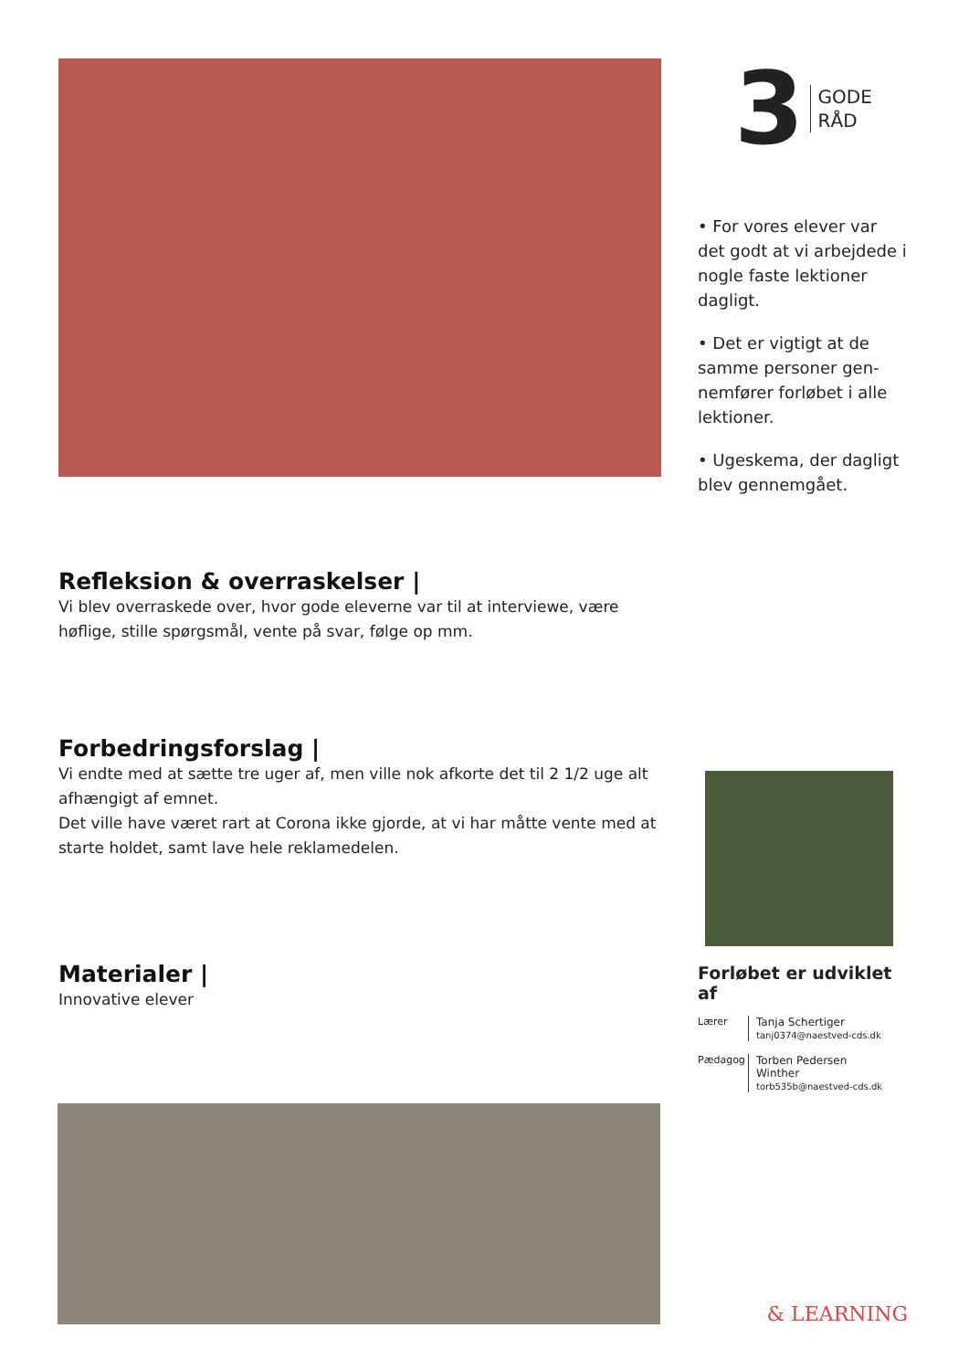Refleksion & overraskelser |
Vi blev overraskede over, hvor gode eleverne var til at interviewe, være høflige, stille spørgsmål, vente på svar, følge op mm.
Forbedringsforslag |
Vi endte med at sætte tre uger af, men ville nok afkorte det til 2 1/2 uge alt afhængigt af emnet.
Det ville have været rart at Corona ikke gjorde, at vi har måtte vente med at starte holdet, samt lave hele reklamedelen.
Materialer |
Innovative elever
3
GODE
RÅD
• For vores elever var det godt at vi arbejdede i nogle faste lektioner dagligt.
• Det er vigtigt at de samme personer gen-nemfører forløbet i alle lektioner.
• Ugeskema, der dagligt blev gennemgået.
Forløbet er udviklet af
Lærer Tanja Schertiger
tanj0374@naestved-cds.dk
Pædagog
Torben Pedersen
Winther
torb535b@naestved-cds.dk
& LEARNING